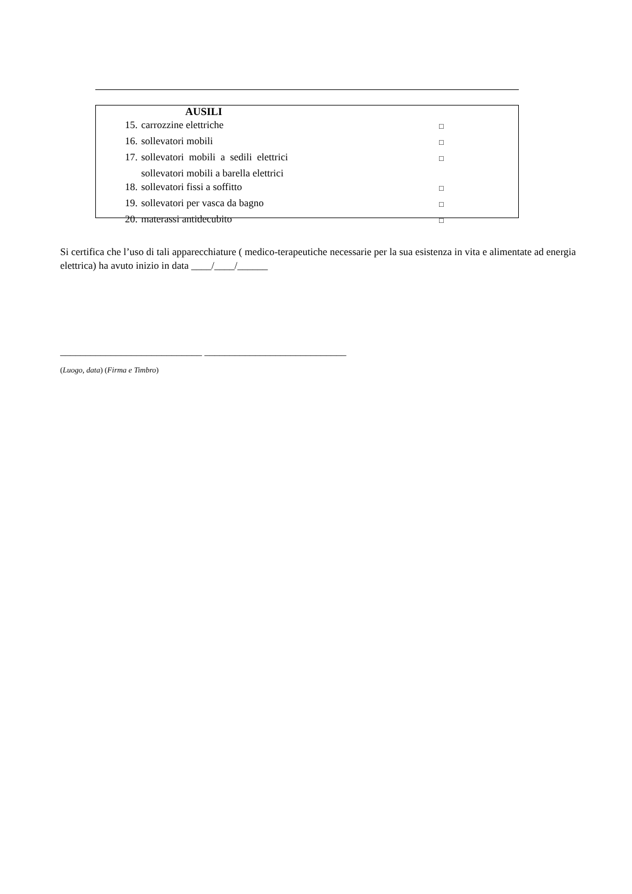| AUSILI | | |
| 15. | carrozzine elettriche | □ |
| 16. | sollevatori mobili | □ |
| 17. | sollevatori mobili a sedili elettrici | □ |
| | sollevatori mobili a barella elettrici | |
| 18. | sollevatori fissi a soffitto | □ |
| 19. | sollevatori per vasca da bagno | □ |
| 20. | materassi antidecubito | □ |
Si certifica che l’uso di tali apparecchiature ( medico-terapeutiche necessarie per la sua esistenza in vita e alimentate ad energia elettrica) ha avuto inizio in data ____/____/______
____________________________ ____________________________
(Luogo, data) (Firma e Timbro)